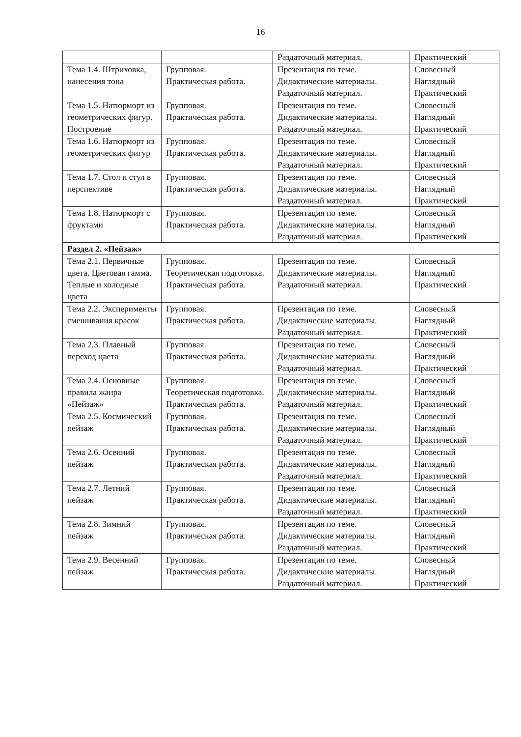16
| | | Раздаточный материал. | Практический |
| Тема 1.4. Штриховка, нанесения тона | Групповая. Практическая работа. | Презентация по теме. Дидактические материалы. Раздаточный материал. | Словесный Наглядный Практический |
| Тема 1.5. Натюрморт из геометрических фигур. Построение | Групповая. Практическая работа. | Презентация по теме. Дидактические материалы. Раздаточный материал. | Словесный Наглядный Практический |
| Тема 1.6. Натюрморт из геометрических фигур | Групповая. Практическая работа. | Презентация по теме. Дидактические материалы. Раздаточный материал. | Словесный Наглядный Практический |
| Тема 1.7. Стол и стул в перспективе | Групповая. Практическая работа. | Презентация по теме. Дидактические материалы. Раздаточный материал. | Словесный Наглядный Практический |
| Тема 1.8. Натюрморт с фруктами | Групповая. Практическая работа. | Презентация по теме. Дидактические материалы. Раздаточный материал. | Словесный Наглядный Практический |
| Раздел 2. «Пейзаж» | | | |
| Тема 2.1. Первичные цвета. Цветовая гамма. Теплые и холодные цвета | Групповая. Теоретическая подготовка. Практическая работа. | Презентация по теме. Дидактические материалы. Раздаточный материал. | Словесный Наглядный Практический |
| Тема 2.2. Эксперименты смешивания красок | Групповая. Практическая работа. | Презентация по теме. Дидактические материалы. Раздаточный материал. | Словесный Наглядный Практический |
| Тема 2.3. Плавный переход цвета | Групповая. Практическая работа. | Презентация по теме. Дидактические материалы. Раздаточный материал. | Словесный Наглядный Практический |
| Тема 2.4. Основные правила жанра «Пейзаж» | Групповая. Теоретическая подготовка. Практическая работа. | Презентация по теме. Дидактические материалы. Раздаточный материал. | Словесный Наглядный Практический |
| Тема 2.5. Космический пейзаж | Групповая. Практическая работа. | Презентация по теме. Дидактические материалы. Раздаточный материал. | Словесный Наглядный Практический |
| Тема 2.6. Осенний пейзаж | Групповая. Практическая работа. | Презентация по теме. Дидактические материалы. Раздаточный материал. | Словесный Наглядный Практический |
| Тема 2.7. Летний пейзаж | Групповая. Практическая работа. | Презентация по теме. Дидактические материалы. Раздаточный материал. | Словесный Наглядный Практический |
| Тема 2.8. Зимний пейзаж | Групповая. Практическая работа. | Презентация по теме. Дидактические материалы. Раздаточный материал. | Словесный Наглядный Практический |
| Тема 2.9. Весенний пейзаж | Групповая. Практическая работа. | Презентация по теме. Дидактические материалы. Раздаточный материал. | Словесный Наглядный Практический |